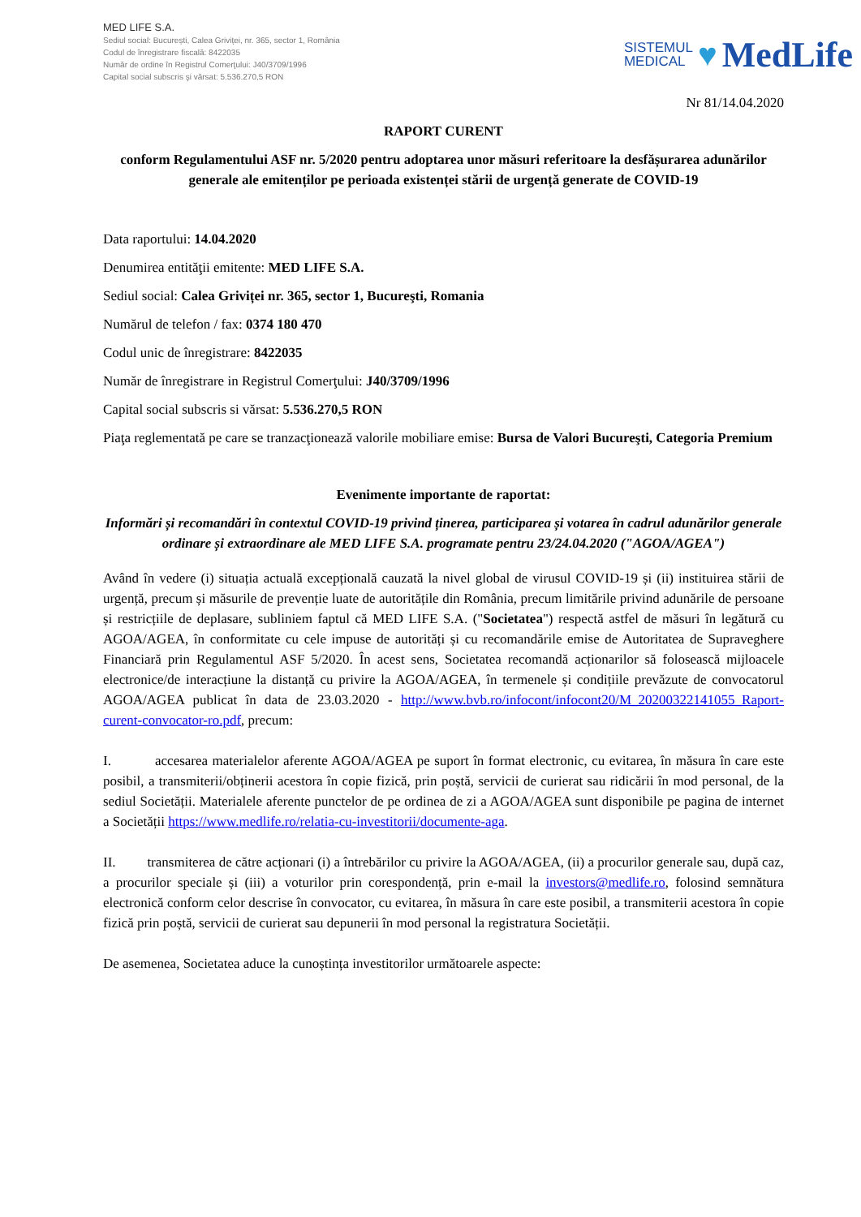MED LIFE S.A.
Sediul social: București, Calea Griviței, nr. 365, sector 1, România
Codul de înregistrare fiscală: 8422035
Număr de ordine în Registrul Comerţului: J40/3709/1996
Capital social subscris şi vărsat: 5.536.270,5 RON
SISTEMUL
MEDICAL
♥ MedLife
Nr 81/14.04.2020
RAPORT CURENT
conform Regulamentului ASF nr. 5/2020 pentru adoptarea unor măsuri referitoare la desfășurarea adunărilor generale ale emitenților pe perioada existenței stării de urgență generate de COVID-19
Data raportului: 14.04.2020
Denumirea entităţii emitente: MED LIFE S.A.
Sediul social: Calea Griviței nr. 365, sector 1, Bucureşti, Romania
Numărul de telefon / fax: 0374 180 470
Codul unic de înregistrare: 8422035
Număr de înregistrare in Registrul Comerţului: J40/3709/1996
Capital social subscris si vărsat: 5.536.270,5 RON
Piaţa reglementată pe care se tranzacţionează valorile mobiliare emise: Bursa de Valori Bucureşti, Categoria Premium
Evenimente importante de raportat:
Informări și recomandări în contextul COVID-19 privind ținerea, participarea și votarea în cadrul adunărilor generale ordinare și extraordinare ale MED LIFE S.A. programate pentru 23/24.04.2020 ("AGOA/AGEA")
Având în vedere (i) situația actuală excepțională cauzată la nivel global de virusul COVID-19 și (ii) instituirea stării de urgență, precum și măsurile de prevenție luate de autoritățile din România, precum limitările privind adunările de persoane și restricțiile de deplasare, subliniem faptul că MED LIFE S.A. ("Societatea") respectă astfel de măsuri în legătură cu AGOA/AGEA, în conformitate cu cele impuse de autorități și cu recomandările emise de Autoritatea de Supraveghere Financiară prin Regulamentul ASF 5/2020. În acest sens, Societatea recomandă acționarilor să folosească mijloacele electronice/de interacțiune la distanță cu privire la AGOA/AGEA, în termenele și condițiile prevăzute de convocatorul AGOA/AGEA publicat în data de 23.03.2020 - http://www.bvb.ro/infocont/infocont20/M_20200322141055_Raport-curent-convocator-ro.pdf, precum:
I. accesarea materialelor aferente AGOA/AGEA pe suport în format electronic, cu evitarea, în măsura în care este posibil, a transmiterii/obținerii acestora în copie fizică, prin poștă, servicii de curierat sau ridicării în mod personal, de la sediul Societății. Materialele aferente punctelor de pe ordinea de zi a AGOA/AGEA sunt disponibile pe pagina de internet a Societății https://www.medlife.ro/relatia-cu-investitorii/documente-aga.
II. transmiterea de către acționari (i) a întrebărilor cu privire la AGOA/AGEA, (ii) a procurilor generale sau, după caz, a procurilor speciale și (iii) a voturilor prin corespondență, prin e-mail la investors@medlife.ro, folosind semnătura electronică conform celor descrise în convocator, cu evitarea, în măsura în care este posibil, a transmiterii acestora în copie fizică prin poștă, servicii de curierat sau depunerii în mod personal la registratura Societății.
De asemenea, Societatea aduce la cunoștința investitorilor următoarele aspecte: